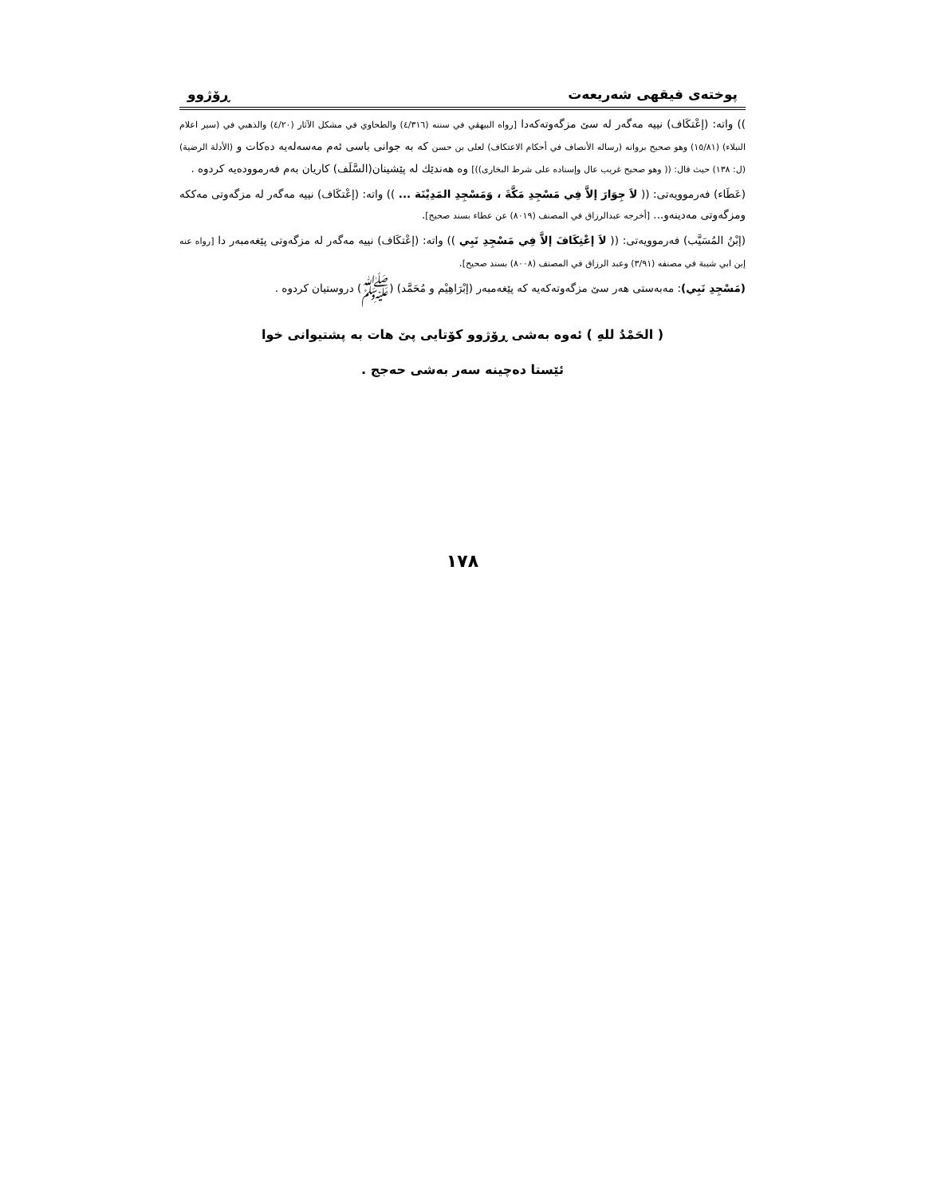پوختەی فیقهی شەریعەت ڕۆژوو
)) واتە: (إعْتكَاف) نییە مەگەر لە سێ مزگەوتەکەدا [رواه البيهقي في سننه (٤/٣١٦) والطحاوي في مشكل الآثار (٤/٢٠) والذهبي في (سير اعلام النبلاء) (١٥/٨١) وهو صحيح بروانه (رساله الأنصاف في أحكام الاعتكاف) لعلى بن حسن کە بە جوانی باسی ئەم مەسەلەیە دەکات و (الأدلة الرضية) (ل: ١٣٨) حيث قال: (( وهو صحيح غريب عال وإسناده على شرط البخارى))] وە هەندێك لە پێشینان(السَّلَف) کاریان بەم فەرموودەیە کردوە .
(عَطَاء) فەرموویەتی: (( لاَ جِوَارَ إلاَّ فِي مَسْجِدِ مَكَّةَ ، وَمَسْجِدِ المَدِيْنَة ... )) واتە: (إعْتكَاف) نییە مەگەر لە مزگەوتی مەککە ومزگەوتی مەدینەو... [أخرجه عبدالرزاق في المصنف (٨٠١٩) عن عطاء بسند صحيح].
(إبْنُ المُسَيَّب) فەرموویەتی: (( لاَ إعْتِكَافَ إلاَّ فِي مَسْجِدِ نَبِي )) واتە: (إعْتكَاف) نییە مەگەر لە مزگەوتی پێغەمبەر دا [رواه عنه إبن ابي شيبة في مصنفه (٣/٩١) وعبد الرزاق في المصنف (٨٠٠٨) بسند صحيح].
(مَسْجِدِ نَبِي): مەبەستی هەر سێ مزگەوتەکەیە کە پێغەمبەر (إبْرَاهِيْم و مُحَمَّد) (ﷺ) دروستیان کردوە .
( الحَمْدُ للهِ ) ئەوە بەشی ڕۆژوو کۆتایی پێ هات بە پشتیوانی خوا
ئێستا دەچینە سەر بەشی حەجج .
١٧٨